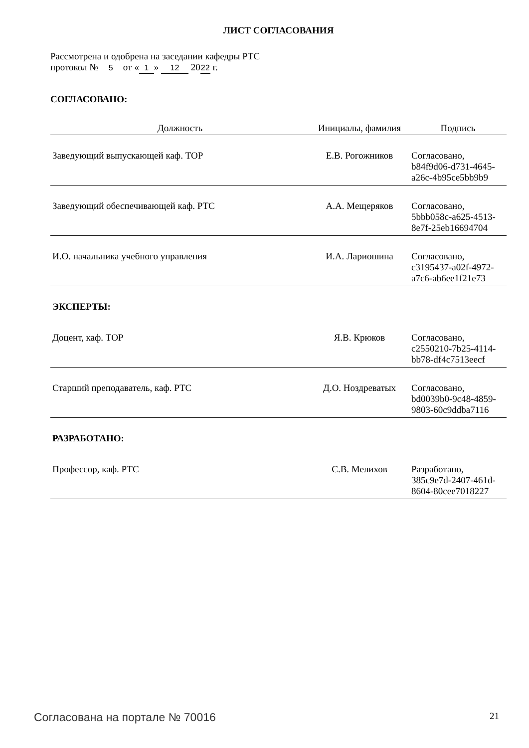ЛИСТ СОГЛАСОВАНИЯ
Рассмотрена и одобрена на заседании кафедры РТС
протокол № 5 от « 1 » 12 20 22 г.
СОГЛАСОВАНО:
| Должность | Инициалы, фамилия | Подпись |
| --- | --- | --- |
| Заведующий выпускающей каф. ТОР | Е.В. Рогожников | Согласовано, b84f9d06-d731-4645- a26c-4b95ce5bb9b9 |
| Заведующий обеспечивающей каф. РТС | А.А. Мещеряков | Согласовано, 5bbb058c-a625-4513- 8e7f-25eb16694704 |
| И.О. начальника учебного управления | И.А. Лариошина | Согласовано, c3195437-a02f-4972- a7c6-ab6ee1f21e73 |
| ЭКСПЕРТЫ: | | |
| Доцент, каф. ТОР | Я.В. Крюков | Согласовано, c2550210-7b25-4114- bb78-df4c7513eecf |
| Старший преподаватель, каф. РТС | Д.О. Ноздреватых | Согласовано, bd0039b0-9c48-4859- 9803-60c9ddba7116 |
| РАЗРАБОТАНО: | | |
| Профессор, каф. РТС | С.В. Мелихов | Разработано, 385c9e7d-2407-461d- 8604-80cee7018227 |
Согласована на портале № 70016 21